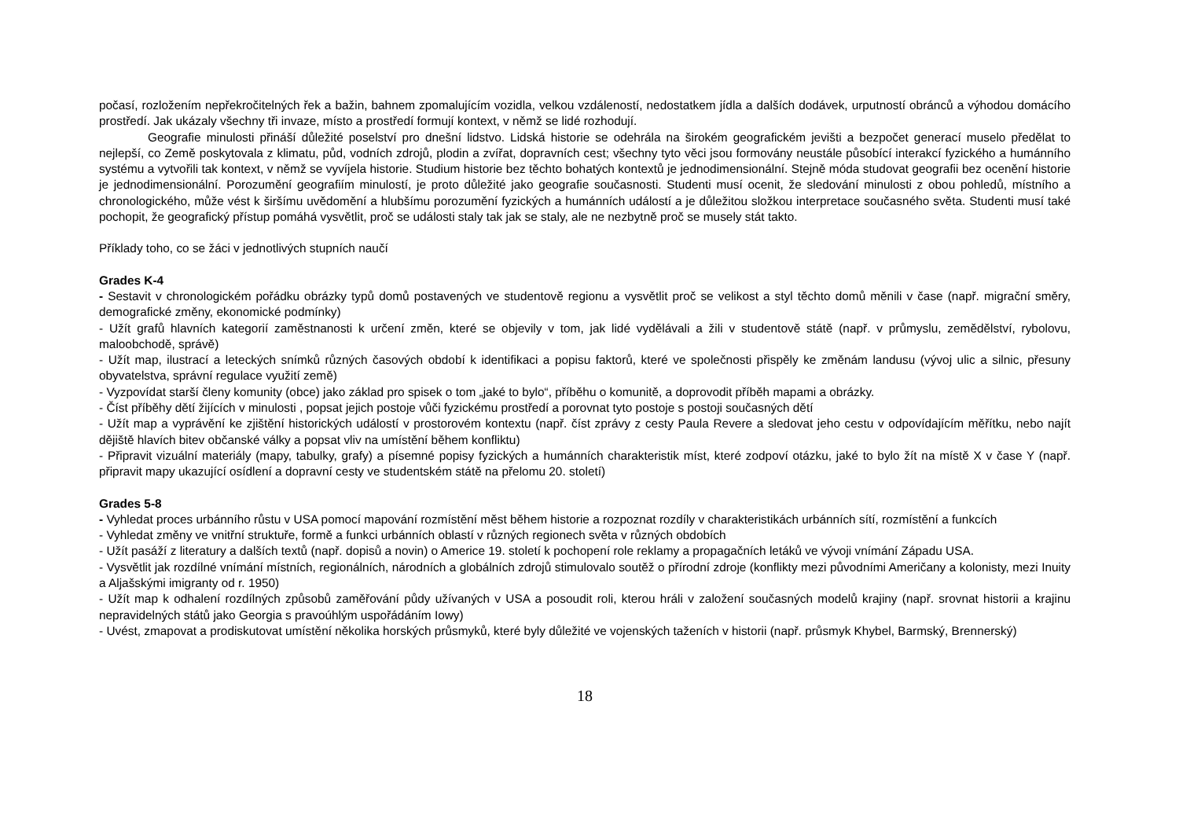počasí, rozložením nepřekročitelných řek a bažin, bahnem zpomalujícím vozidla, velkou vzdáleností, nedostatkem jídla a dalších dodávek, urputností obránců a výhodou domácího prostředí. Jak ukázaly všechny tři invaze, místo a prostředí formují kontext, v němž se lidé rozhodují.
Geografie minulosti přináší důležité poselství pro dnešní lidstvo. Lidská historie se odehrála na širokém geografickém jevišti a bezpočet generací muselo předělat to nejlepší, co Země poskytovala z klimatu, půd, vodních zdrojů, plodin a zvířat, dopravních cest; všechny tyto věci jsou formovány neustále působící interakcí fyzického a humánního systému a vytvořili tak kontext, v němž se vyvíjela historie. Studium historie bez těchto bohatých kontextů je jednodimensionální. Stejně móda studovat geografii bez ocenění historie je jednodimensionální. Porozumění geografiím minulostí, je proto důležité jako geografie současnosti. Studenti musí ocenit, že sledování minulosti z obou pohledů, místního a chronologického, může vést k širšímu uvědomění a hlubšímu porozumění fyzických a humánních událostí a je důležitou složkou interpretace současného světa. Studenti musí také pochopit, že geografický přístup pomáhá vysvětlit, proč se události staly tak jak se staly, ale ne nezbytně proč se musely stát takto.
Příklady toho, co se žáci v jednotlivých stupních naučí
Grades K-4
- Sestavit v chronologickém pořádku obrázky typů domů postavených ve studentově regionu a vysvětlit proč se velikost a styl těchto domů měnili v čase (např. migrační směry, demografické změny, ekonomické podmínky)
- Užít grafů hlavních kategorií zaměstnanosti k určení změn, které se objevily v tom, jak lidé vydělávali a žili v studentově státě (např. v průmyslu, zemědělství, rybolovu, maloobchodě, správě)
- Užít map, ilustrací a leteckých snímků různých časových období k identifikaci a popisu faktorů, které ve společnosti přispěly ke změnám landusu (vývoj ulic a silnic, přesuny obyvatelstva, správní regulace využití země)
- Vyzpovídat starší členy komunity (obce) jako základ pro spisek o tom „jaké to bylo“, příběhu o komunitě, a doprovodit příběh mapami a obrázky.
- Číst příběhy dětí žijících v minulosti , popsat jejich postoje vůči fyzickému prostředí a porovnat tyto postoje s postoji současných dětí
- Užít map a vyprávění ke zjištění historických událostí v prostorovém kontextu (např. číst zprávy z cesty Paula Revere a sledovat jeho cestu v odpovídajícím měřítku, nebo najít dějiště hlavích bitev občanské války a popsat vliv na umístění během konfliktu)
- Připravit vizuální materiály (mapy, tabulky, grafy) a písemné popisy fyzických a humánních charakteristik míst, které zodpoví otázku, jaké to bylo žít na místě X v čase Y (např. připravit mapy ukazující osídlení a dopravní cesty ve studentském státě na přelomu 20. století)
Grades 5-8
- Vyhledat proces urbánního růstu v USA pomocí mapování rozmístění měst během historie a rozpoznat rozdíly v charakteristikách urbánních sítí, rozmístění a funkcích
- Vyhledat změny ve vnitřní struktuře, formě a funkci urbánních oblastí v různých regionech světa v různých obdobích
- Užít pasáží z literatury a dalších textů (např. dopisů a novin) o Americe 19. století k pochopení role reklamy a propagačních letáků ve vývoji vnímání Západu USA.
- Vysvětlit jak rozdílné vnímání místních, regionálních, národních a globálních zdrojů stimulovalo soutěž o přírodní zdroje (konflikty mezi původními Američany a kolonisty, mezi Inuity a Aljašskými imigranty od r. 1950)
- Užít map k odhalení rozdílných způsobů zaměřování půdy užívaných v USA a posoudit roli, kterou hráli v založení současných modelů krajiny (např. srovnat historii a krajinu nepravidelných států jako Georgia s pravoúhlým uspořádáním Iowy)
- Uvést, zmapovat a prodiskutovat umístění několika horských průsmyků, které byly důležité ve vojenských taženích v historii (např. průsmyk Khybel, Barmský, Brennerský)
18